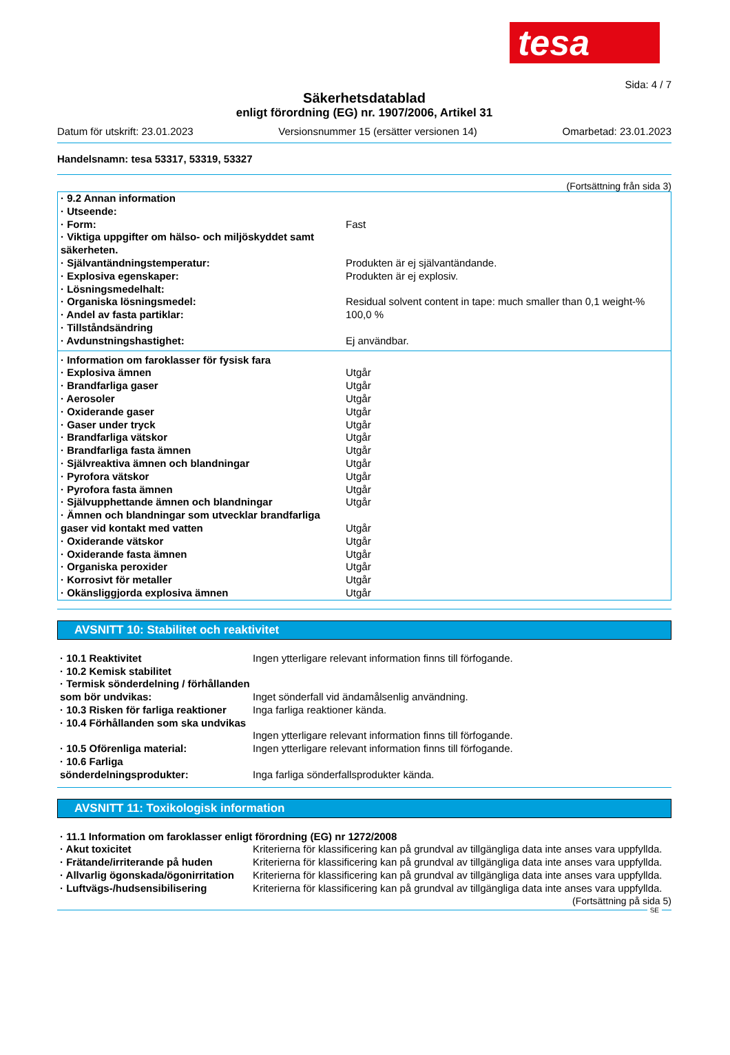tesa
Sida: 4 / 7
Säkerhetsdatablad
enligt förordning (EG) nr. 1907/2006, Artikel 31
Datum för utskrift: 23.01.2023 Versionsnummer 15 (ersätter versionen 14) Omarbetad: 23.01.2023
Handelsnamn: tesa 53317, 53319, 53327
(Fortsättning från sida 3)
| · 9.2 Annan information | |
| · Utseende: | |
| · Form: | Fast |
| · Viktiga uppgifter om hälso- och miljöskyddet samt säkerheten. | |
| · Självantändningstemperatur: | Produkten är ej självantändande. |
| · Explosiva egenskaper: | Produkten är ej explosiv. |
| · Lösningsmedelhalt: | |
| · Organiska lösningsmedel: | Residual solvent content in tape: much smaller than 0,1 weight-% |
| · Andel av fasta partiklar: | 100,0 % |
| · Tillståndsändring | |
| · Avdunstningshastighet: | Ej användbar. |
| · Information om faroklasser för fysisk fara | |
| · Explosiva ämnen | Utgår |
| · Brandfarliga gaser | Utgår |
| · Aerosoler | Utgår |
| · Oxiderande gaser | Utgår |
| · Gaser under tryck | Utgår |
| · Brandfarliga vätskor | Utgår |
| · Brandfarliga fasta ämnen | Utgår |
| · Självreaktiva ämnen och blandningar | Utgår |
| · Pyrofora vätskor | Utgår |
| · Pyrofora fasta ämnen | Utgår |
| · Självupphettande ämnen och blandningar | Utgår |
| · Ämnen och blandningar som utvecklar brandfarliga gaser vid kontakt med vatten | Utgår |
| · Oxiderande vätskor | Utgår |
| · Oxiderande fasta ämnen | Utgår |
| · Organiska peroxider | Utgår |
| · Korrosivt för metaller | Utgår |
| · Okänsliggjorda explosiva ämnen | Utgår |
AVSNITT 10: Stabilitet och reaktivitet
| · 10.1 Reaktivitet | Ingen ytterligare relevant information finns till förfogande. |
| · 10.2 Kemisk stabilitet | |
| · Termisk sönderdelning / förhållanden som bör undvikas: | Inget sönderfall vid ändamålsenlig användning. |
| · 10.3 Risken för farliga reaktioner | Inga farliga reaktioner kända. |
| · 10.4 Förhållanden som ska undvikas | Ingen ytterligare relevant information finns till förfogande. |
| · 10.5 Oförenliga material: | Ingen ytterligare relevant information finns till förfogande. |
| · 10.6 Farliga sönderdelningsprodukter: | Inga farliga sönderfallsprodukter kända. |
AVSNITT 11: Toxikologisk information
| · 11.1 Information om faroklasser enligt förordning (EG) nr 1272/2008 | |
| · Akut toxicitet | Kriterierna för klassificering kan på grundval av tillgängliga data inte anses vara uppfyllda. |
| · Frätande/irriterande på huden | Kriterierna för klassificering kan på grundval av tillgängliga data inte anses vara uppfyllda. |
| · Allvarlig ögonskada/ögonirritation | Kriterierna för klassificering kan på grundval av tillgängliga data inte anses vara uppfyllda. |
| · Luftvägs-/hudsensibilisering | Kriterierna för klassificering kan på grundval av tillgängliga data inte anses vara uppfyllda. |
(Fortsättning på sida 5)
SE